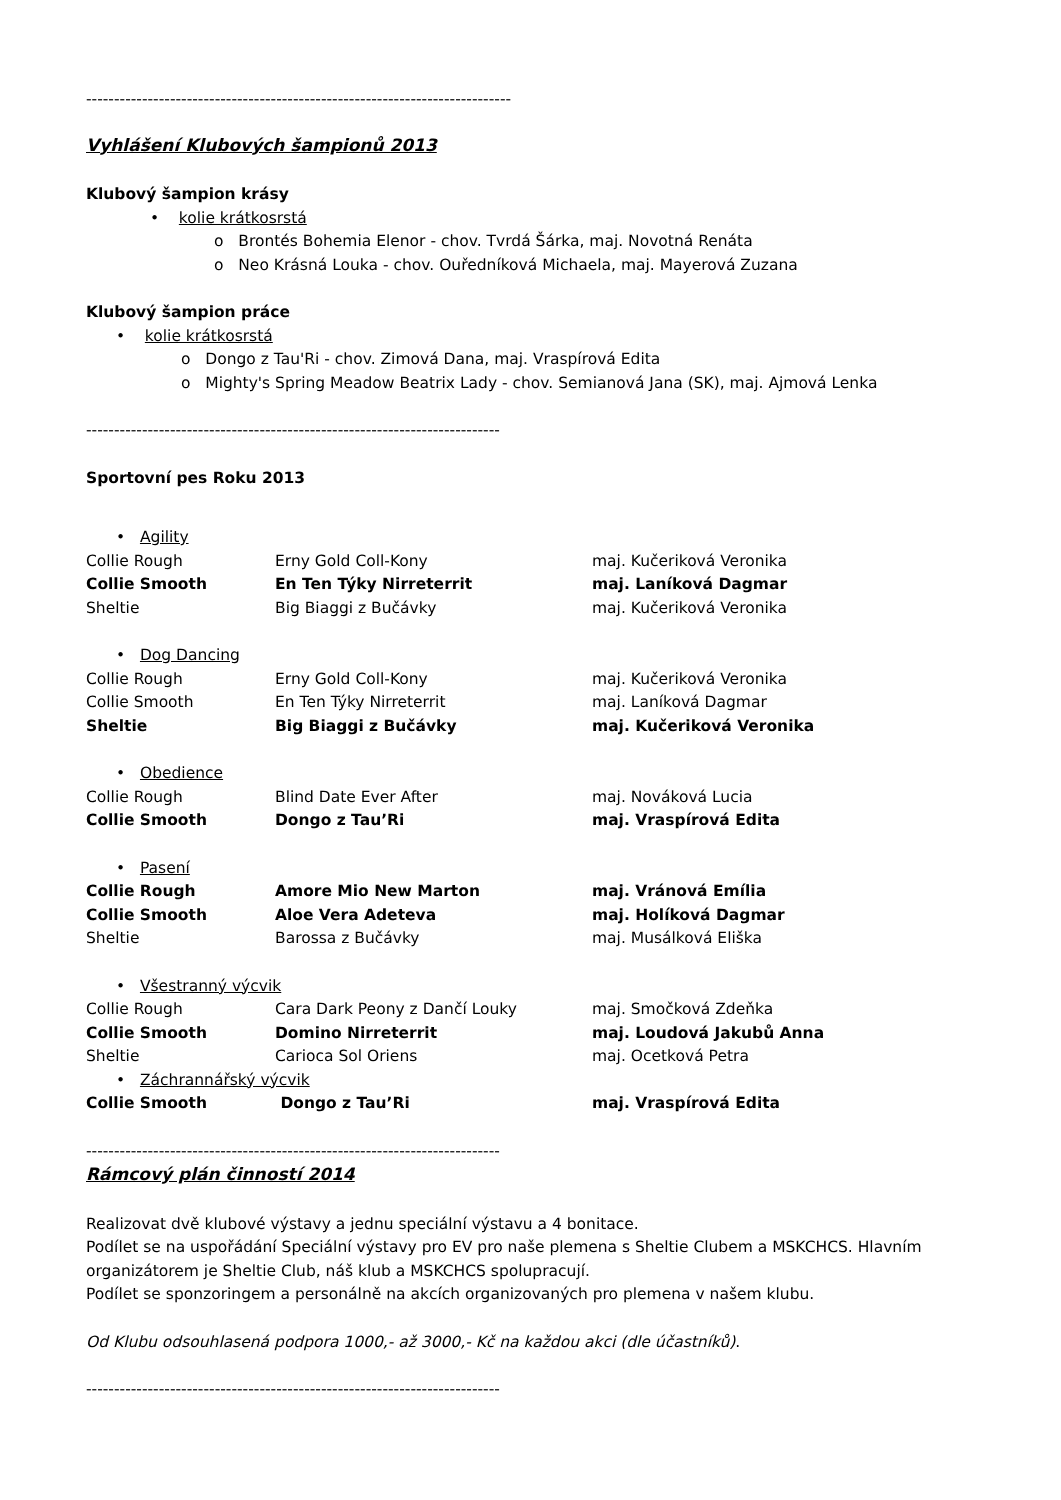----------------------------------------------------------------------------
Vyhlášení Klubových šampionů 2013
Klubový šampion krásy
• kolie krátkosrstá
o Brontés Bohemia Elenor - chov. Tvrdá Šárka, maj. Novotná Renáta
o Neo Krásná Louka - chov. Ouředníková Michaela, maj. Mayerová Zuzana
Klubový šampion práce
• kolie krátkosrstá
o Dongo z Tau'Ri - chov. Zimová Dana, maj. Vraspírová Edita
o Mighty's Spring Meadow Beatrix Lady - chov. Semianová Jana (SK), maj. Ajmová Lenka
--------------------------------------------------------------------------
Sportovní pes Roku 2013
• Agility
| Collie Rough | Erny Gold Coll-Kony | maj. Kučeriková Veronika |
| Collie Smooth | En Ten Týky Nirreterrit | maj. Laníková Dagmar |
| Sheltie | Big Biaggi z Bučávky | maj. Kučeriková Veronika |
• Dog Dancing
| Collie Rough | Erny Gold Coll-Kony | maj. Kučeriková Veronika |
| Collie Smooth | En Ten Týky Nirreterrit | maj. Laníková Dagmar |
| Sheltie | Big Biaggi z Bučávky | maj. Kučeriková Veronika |
• Obedience
| Collie Rough | Blind Date Ever After | maj. Nováková Lucia |
| Collie Smooth | Dongo z Tau’Ri | maj. Vraspírová Edita |
• Pasení
| Collie Rough | Amore Mio New Marton | maj. Vránová Emília |
| Collie Smooth | Aloe Vera Adeteva | maj. Holíková Dagmar |
| Sheltie | Barossa z Bučávky | maj. Musálková Eliška |
• Všestranný výcvik
| Collie Rough | Cara Dark Peony z Dančí Louky | maj. Smočková Zdeňka |
| Collie Smooth | Domino Nirreterrit | maj. Loudová Jakubů Anna |
| Sheltie | Carioca Sol Oriens | maj. Ocetková Petra |
• Záchrannářský výcvik
| Collie Smooth | Dongo z Tau’Ri | maj. Vraspírová Edita |
--------------------------------------------------------------------------
Rámcový plán činností 2014
Realizovat dvě klubové výstavy a jednu speciální výstavu a 4 bonitace.
Podílet se na uspořádání Speciální výstavy pro EV pro naše plemena s Sheltie Clubem a MSKCHCS. Hlavním organizátorem je Sheltie Club, náš klub a MSKCHCS spolupracují.
Podílet se sponzoringem a personálně na akcích organizovaných pro plemena v našem klubu.
Od Klubu odsouhlasená podpora 1000,- až 3000,- Kč na každou akci (dle účastníků).
--------------------------------------------------------------------------